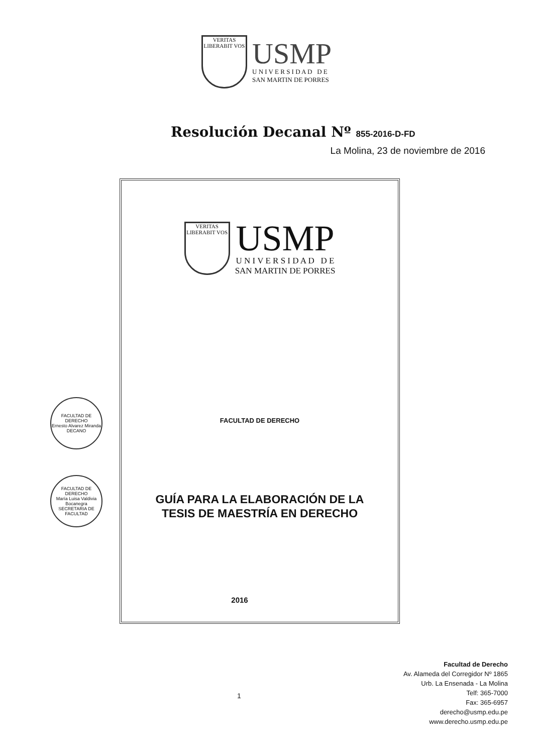VERITAS
LIBERABIT VOS
USMP
U N I V E R S I D A D D E
SAN MARTIN DE PORRES
Resolución Decanal Nº 855-2016-D-FD
La Molina, 23 de noviembre de 2016
VERITAS
LIBERABIT VOS
USMP
U N I V E R S I D A D D E
SAN MARTIN DE PORRES
FACULTAD DE DERECHO
GUÍA PARA LA ELABORACIÓN DE LA
TESIS DE MAESTRÍA EN DERECHO
2016
FACULTAD DE DERECHO
Ernesto Alvarez Miranda
DECANO
FACULTAD DE DERECHO
María Luisa Valdivia Bocanegra
SECRETARIA DE FACULTAD
1
Facultad de Derecho
Av. Alameda del Corregidor Nº 1865
Urb. La Ensenada - La Molina
Telf: 365-7000
Fax: 365-6957
derecho@usmp.edu.pe
www.derecho.usmp.edu.pe